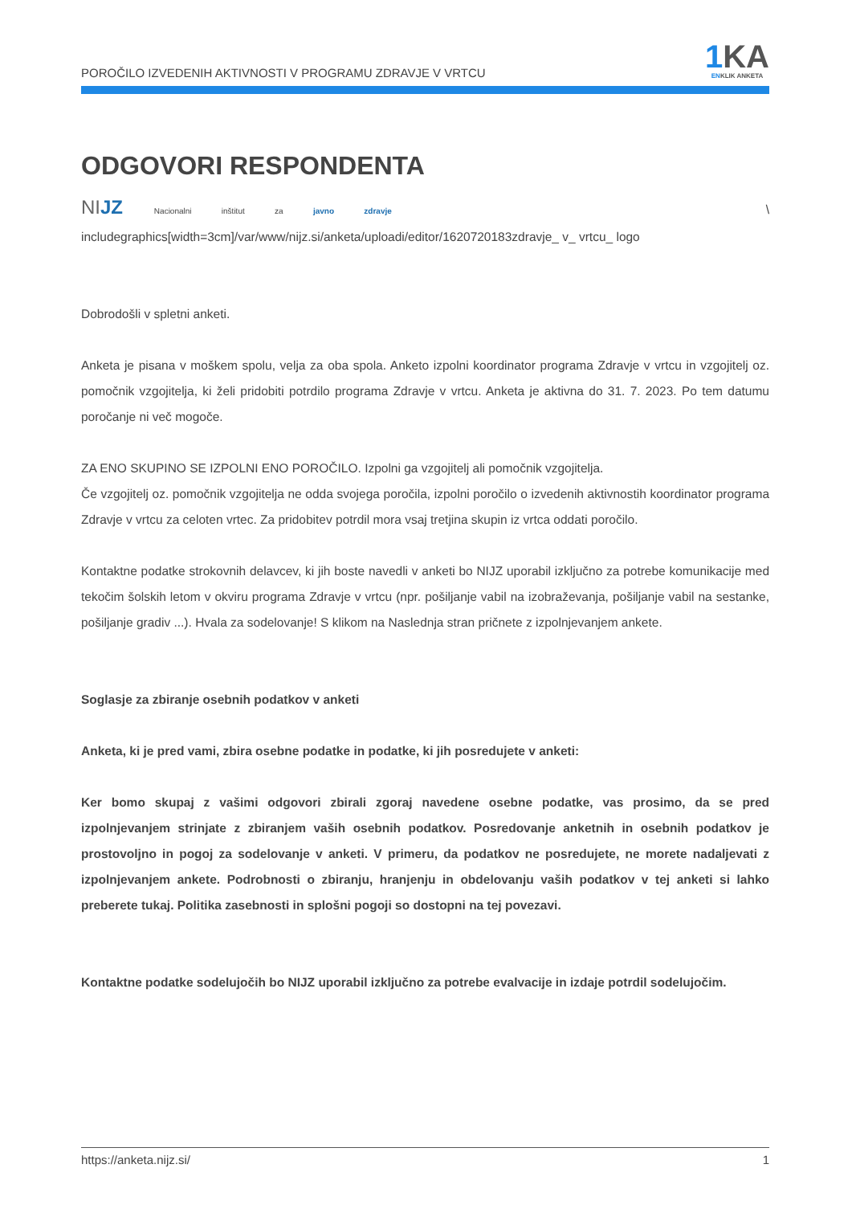POROČILO IZVEDENIH AKTIVNOSTI V PROGRAMU ZDRAVJE V VRTCU
1 KA
ENKLIK ANKETA
ODGOVORI RESPONDENTA
NIJZ Nacionalni inštitut za javno zdravje \ includegraphics[width=3cm]/var/www/nijz.si/anketa/uploadi/editor/1620720183zdravje_ v_ vrtcu_ logo
Dobrodošli v spletni anketi.
Anketa je pisana v moškem spolu, velja za oba spola. Anketo izpolni koordinator programa Zdravje v vrtcu in vzgojitelj oz. pomočnik vzgojitelja, ki želi pridobiti potrdilo programa Zdravje v vrtcu. Anketa je aktivna do 31. 7. 2023. Po tem datumu poročanje ni več mogoče.
ZA ENO SKUPINO SE IZPOLNI ENO POROČILO. Izpolni ga vzgojitelj ali pomočnik vzgojitelja.
Če vzgojitelj oz. pomočnik vzgojitelja ne odda svojega poročila, izpolni poročilo o izvedenih aktivnostih koordinator programa Zdravje v vrtcu za celoten vrtec. Za pridobitev potrdil mora vsaj tretjina skupin iz vrtca oddati poročilo.
Kontaktne podatke strokovnih delavcev, ki jih boste navedli v anketi bo NIJZ uporabil izključno za potrebe komunikacije med tekočim šolskih letom v okviru programa Zdravje v vrtcu (npr. pošiljanje vabil na izobraževanja, pošiljanje vabil na sestanke, pošiljanje gradiv ...). Hvala za sodelovanje! S klikom na Naslednja stran pričnete z izpolnjevanjem ankete.
Soglasje za zbiranje osebnih podatkov v anketi
Anketa, ki je pred vami, zbira osebne podatke in podatke, ki jih posredujete v anketi:
Ker bomo skupaj z vašimi odgovori zbirali zgoraj navedene osebne podatke, vas prosimo, da se pred izpolnjevanjem strinjate z zbiranjem vaših osebnih podatkov. Posredovanje anketnih in osebnih podatkov je prostovoljno in pogoj za sodelovanje v anketi. V primeru, da podatkov ne posredujete, ne morete nadaljevati z izpolnjevanjem ankete. Podrobnosti o zbiranju, hranjenju in obdelovanju vaših podatkov v tej anketi si lahko preberete tukaj. Politika zasebnosti in splošni pogoji so dostopni na tej povezavi.
Kontaktne podatke sodelujočih bo NIJZ uporabil izključno za potrebe evalvacije in izdaje potrdil sodelujočim.
https://anketa.nijz.si/ 1